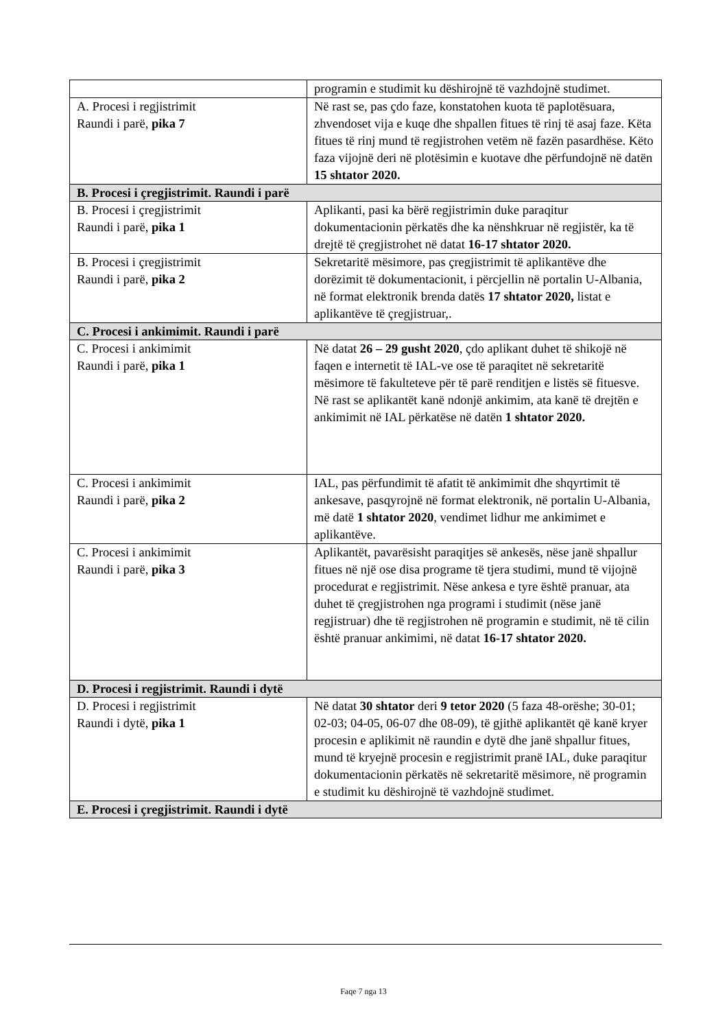| | programin e studimit ku dëshirojnë të vazhdojnë studimet. |
| A. Procesi i regjistrimit Raundi i parë, pika 7 | Në rast se, pas çdo faze, konstatohen kuota të paplotësuara, zhvendoset vija e kuqe dhe shpallen fitues të rinj të asaj faze. Këta fitues të rinj mund të regjistrohen vetëm në fazën pasardhëse. Këto faza vijojnë deri në plotësimin e kuotave dhe përfundojnë në datën 15 shtator 2020. |
| B. Procesi i çregjistrimit. Raundi i parë | |
| B. Procesi i çregjistrimit Raundi i parë, pika 1 | Aplikanti, pasi ka bërë regjistrimin duke paraqitur dokumentacionin përkatës dhe ka nënshkruar në regjistër, ka të drejtë të çregjistrohet në datat 16-17 shtator 2020. |
| B. Procesi i çregjistrimit Raundi i parë, pika 2 | Sekretaritë mësimore, pas çregjistrimit të aplikantëve dhe dorëzimit të dokumentacionit, i përcjellin në portalin U-Albania, në format elektronik brenda datës 17 shtator 2020, listat e aplikantëve të çregjistruar,. |
| C. Procesi i ankimimit. Raundi i parë | |
| C. Procesi i ankimimit Raundi i parë, pika 1 | Në datat 26 – 29 gusht 2020 , çdo aplikant duhet të shikojë në faqen e internetit të IAL-ve ose të paraqitet në sekretaritë mësimore të fakulteteve për të parë renditjen e listës së fituesve. Në rast se aplikantët kanë ndonjë ankimim, ata kanë të drejtën e ankimimit në IAL përkatëse në datën 1 shtator 2020. |
| C. Procesi i ankimimit Raundi i parë, pika 2 | IAL, pas përfundimit të afatit të ankimimit dhe shqyrtimit të ankesave, pasqyrojnë në format elektronik, në portalin U-Albania, më datë 1 shtator 2020 , vendimet lidhur me ankimimet e aplikantëve. |
| C. Procesi i ankimimit Raundi i parë, pika 3 | Aplikantët, pavarësisht paraqitjes së ankesës, nëse janë shpallur fitues në një ose disa programe të tjera studimi, mund të vijojnë procedurat e regjistrimit. Nëse ankesa e tyre është pranuar, ata duhet të çregjistrohen nga programi i studimit (nëse janë regjistruar) dhe të regjistrohen në programin e studimit, në të cilin është pranuar ankimimi, në datat 16-17 shtator 2020. |
| D. Procesi i regjistrimit. Raundi i dytë | |
| D. Procesi i regjistrimit Raundi i dytë, pika 1 | Në datat 30 shtator deri 9 tetor 2020 (5 faza 48-orëshe; 30-01; 02-03; 04-05, 06-07 dhe 08-09), të gjithë aplikantët që kanë kryer procesin e aplikimit në raundin e dytë dhe janë shpallur fitues, mund të kryejnë procesin e regjistrimit pranë IAL, duke paraqitur dokumentacionin përkatës në sekretaritë mësimore, në programin e studimit ku dëshirojnë të vazhdojnë studimet. |
| E. Procesi i çregjistrimit. Raundi i dytë | |
Faqe 7 nga 13